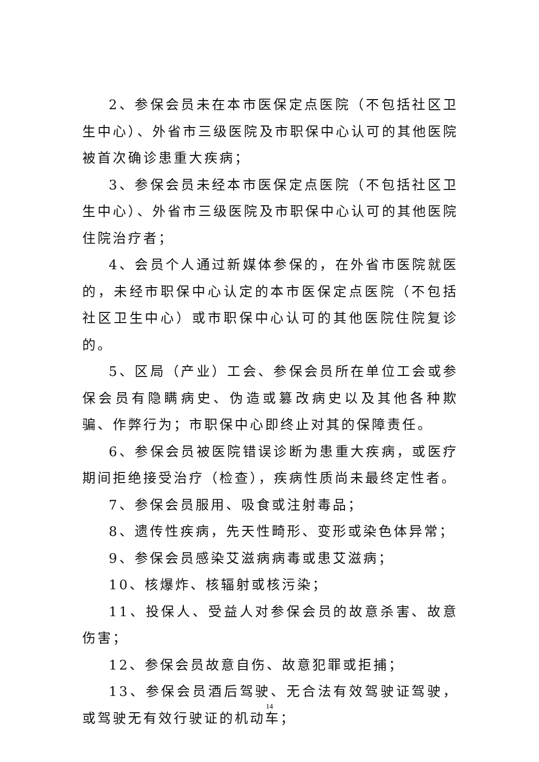2、参保会员未在本市医保定点医院（不包括社区卫生中心）、外省市三级医院及市职保中心认可的其他医院被首次确诊患重大疾病；
3、参保会员未经本市医保定点医院（不包括社区卫生中心）、外省市三级医院及市职保中心认可的其他医院住院治疗者；
4、会员个人通过新媒体参保的，在外省市医院就医的，未经市职保中心认定的本市医保定点医院（不包括社区卫生中心）或市职保中心认可的其他医院住院复诊的。
5、区局（产业）工会、参保会员所在单位工会或参保会员有隐瞒病史、伪造或篡改病史以及其他各种欺骗、作弊行为；市职保中心即终止对其的保障责任。
6、参保会员被医院错误诊断为患重大疾病，或医疗期间拒绝接受治疗（检查），疾病性质尚未最终定性者。
7、参保会员服用、吸食或注射毒品；
8、遗传性疾病，先天性畸形、变形或染色体异常；
9、参保会员感染艾滋病病毒或患艾滋病；
10、核爆炸、核辐射或核污染；
11、投保人、受益人对参保会员的故意杀害、故意伤害；
12、参保会员故意自伤、故意犯罪或拒捕；
13、参保会员酒后驾驶、无合法有效驾驶证驾驶，或驾驶无有效行驶证的机动车；
14